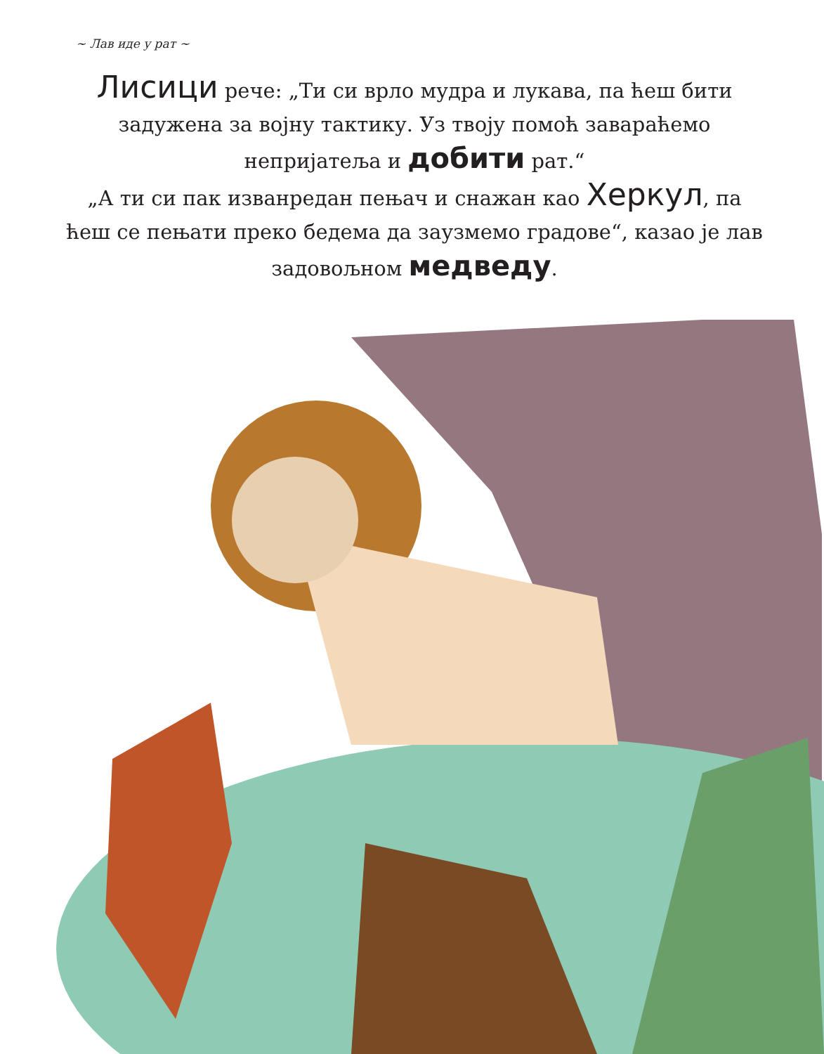~ Лав иде у рат ~
Лисици рече: „Ти си врло мудра и лукава, па ћеш бити задужена за војну тактику. Уз твоју помоћ завараћемо непријатеља и добити рат.“
„А ти си пак изванредан пењач и снажан као Херкул, па ћеш се пењати преко бедема да заузмемо градове“, казао је лав задовољном медведу.